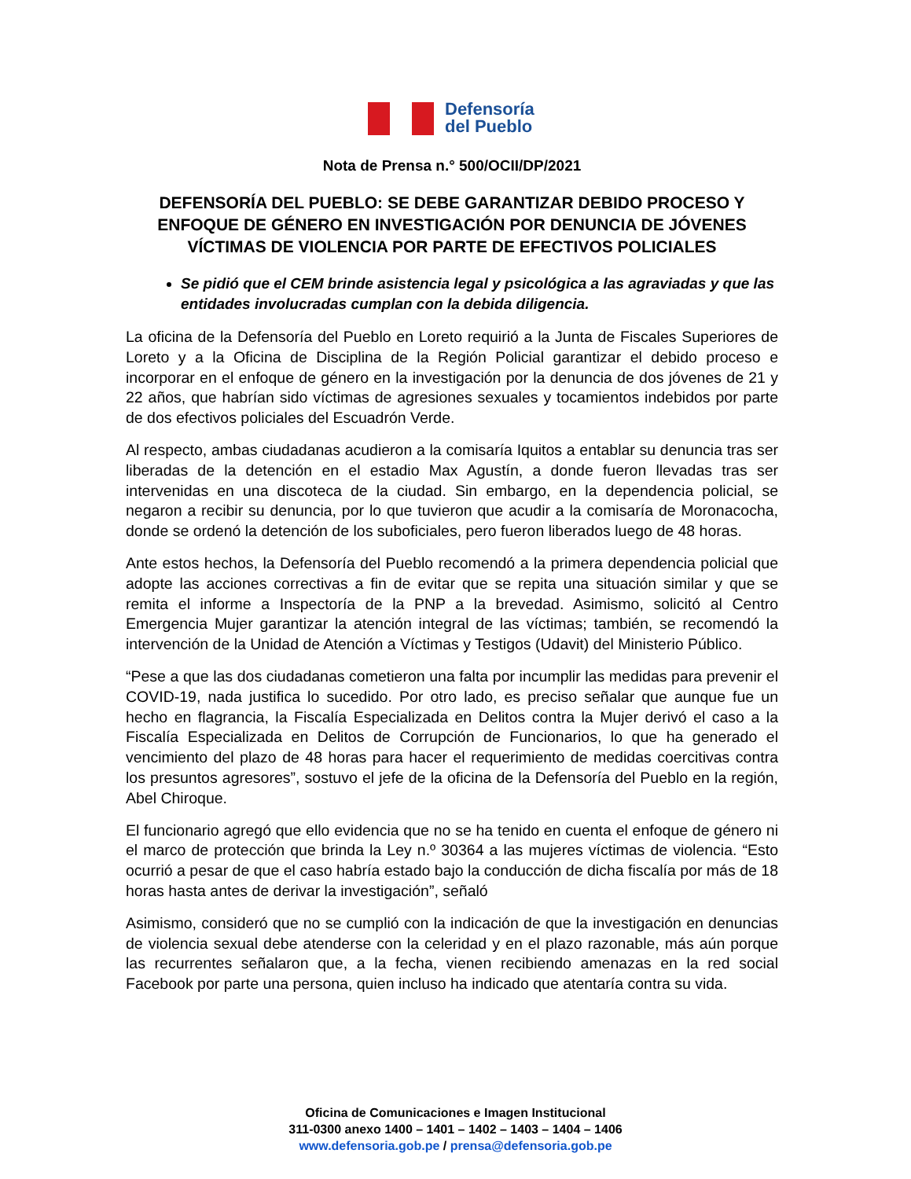Defensoría
del Pueblo
Nota de Prensa n.° 500/OCII/DP/2021
DEFENSORÍA DEL PUEBLO: SE DEBE GARANTIZAR DEBIDO PROCESO Y ENFOQUE DE GÉNERO EN INVESTIGACIÓN POR DENUNCIA DE JÓVENES VÍCTIMAS DE VIOLENCIA POR PARTE DE EFECTIVOS POLICIALES
Se pidió que el CEM brinde asistencia legal y psicológica a las agraviadas y que las entidades involucradas cumplan con la debida diligencia.
La oficina de la Defensoría del Pueblo en Loreto requirió a la Junta de Fiscales Superiores de Loreto y a la Oficina de Disciplina de la Región Policial garantizar el debido proceso e incorporar en el enfoque de género en la investigación por la denuncia de dos jóvenes de 21 y 22 años, que habrían sido víctimas de agresiones sexuales y tocamientos indebidos por parte de dos efectivos policiales del Escuadrón Verde.
Al respecto, ambas ciudadanas acudieron a la comisaría Iquitos a entablar su denuncia tras ser liberadas de la detención en el estadio Max Agustín, a donde fueron llevadas tras ser intervenidas en una discoteca de la ciudad. Sin embargo, en la dependencia policial, se negaron a recibir su denuncia, por lo que tuvieron que acudir a la comisaría de Moronacocha, donde se ordenó la detención de los suboficiales, pero fueron liberados luego de 48 horas.
Ante estos hechos, la Defensoría del Pueblo recomendó a la primera dependencia policial que adopte las acciones correctivas a fin de evitar que se repita una situación similar y que se remita el informe a Inspectoría de la PNP a la brevedad. Asimismo, solicitó al Centro Emergencia Mujer garantizar la atención integral de las víctimas; también, se recomendó la intervención de la Unidad de Atención a Víctimas y Testigos (Udavit) del Ministerio Público.
“Pese a que las dos ciudadanas cometieron una falta por incumplir las medidas para prevenir el COVID-19, nada justifica lo sucedido. Por otro lado, es preciso señalar que aunque fue un hecho en flagrancia, la Fiscalía Especializada en Delitos contra la Mujer derivó el caso a la Fiscalía Especializada en Delitos de Corrupción de Funcionarios, lo que ha generado el vencimiento del plazo de 48 horas para hacer el requerimiento de medidas coercitivas contra los presuntos agresores”, sostuvo el jefe de la oficina de la Defensoría del Pueblo en la región, Abel Chiroque.
El funcionario agregó que ello evidencia que no se ha tenido en cuenta el enfoque de género ni el marco de protección que brinda la Ley n.º 30364 a las mujeres víctimas de violencia. “Esto ocurrió a pesar de que el caso habría estado bajo la conducción de dicha fiscalía por más de 18 horas hasta antes de derivar la investigación”, señaló
Asimismo, consideró que no se cumplió con la indicación de que la investigación en denuncias de violencia sexual debe atenderse con la celeridad y en el plazo razonable, más aún porque las recurrentes señalaron que, a la fecha, vienen recibiendo amenazas en la red social Facebook por parte una persona, quien incluso ha indicado que atentaría contra su vida.
Oficina de Comunicaciones e Imagen Institucional
311-0300 anexo 1400 – 1401 – 1402 – 1403 – 1404 – 1406
www.defensoria.gob.pe / prensa@defensoria.gob.pe